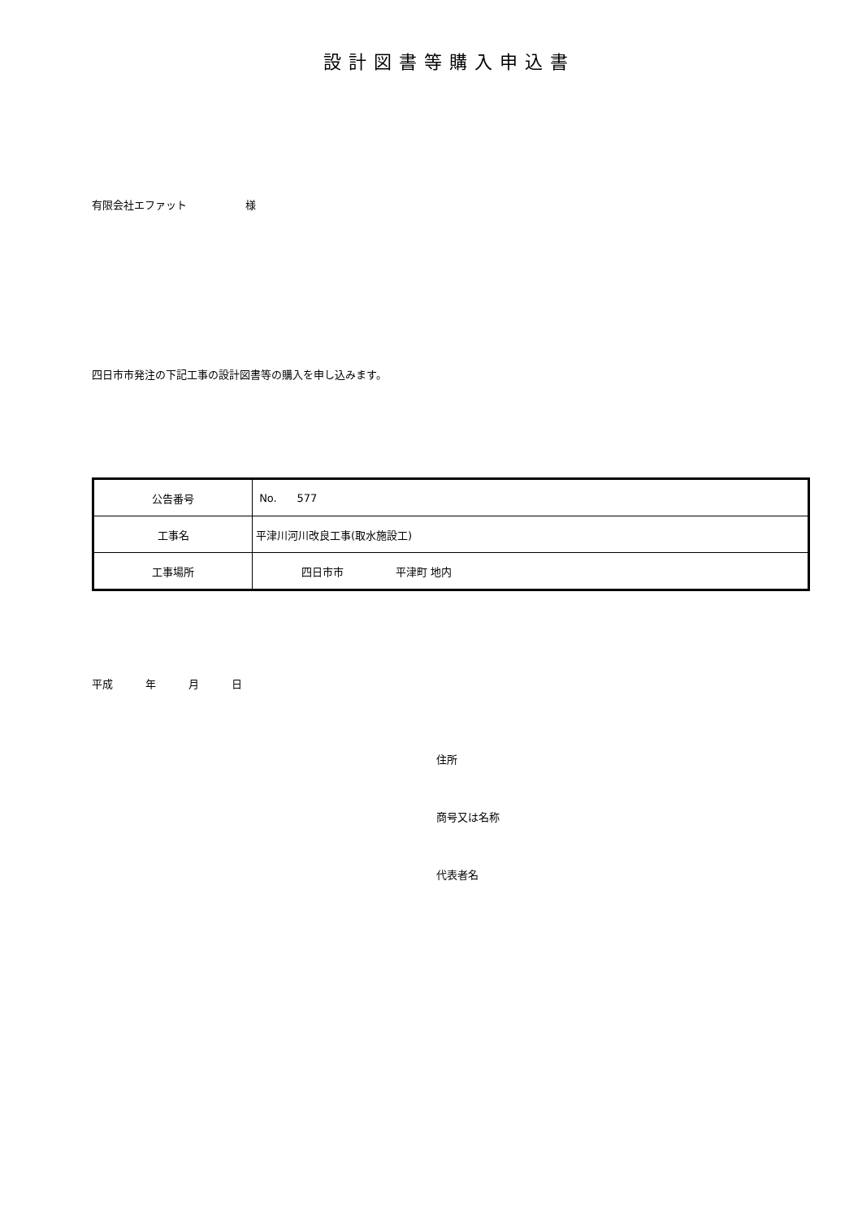設計図書等購入申込書
有限会社エファット 様
四日市市発注の下記工事の設計図書等の購入を申し込みます。
| 公告番号 | No. 577 |
| 工事名 | 平津川河川改良工事(取水施設工) |
| 工事場所 | 四日市市 平津町 地内 |
平成 年 月 日
住所
商号又は名称
代表者名